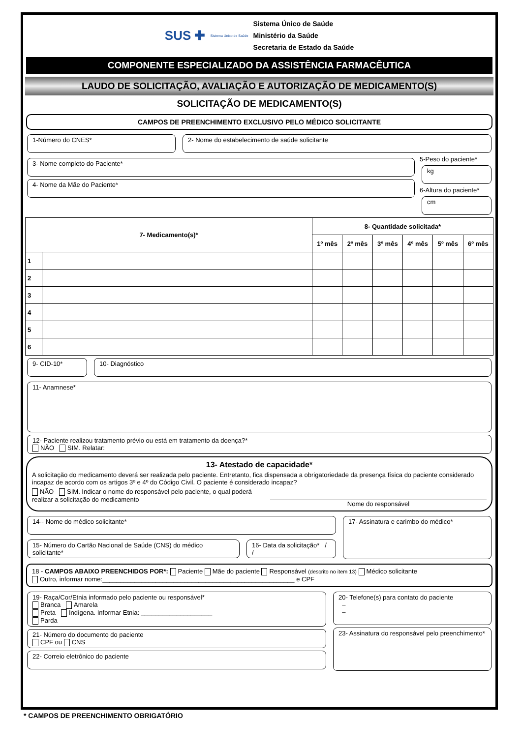SUS ✚ Sistema Único de Saúde
Sistema Único de Saúde
Ministério da Saúde
Secretaria de Estado da Saúde
COMPONENTE ESPECIALIZADO DA ASSISTÊNCIA FARMACÊUTICA
LAUDO DE SOLICITAÇÃO, AVALIAÇÃO E AUTORIZAÇÃO DE MEDICAMENTO(S)
SOLICITAÇÃO DE MEDICAMENTO(S)
CAMPOS DE PREENCHIMENTO EXCLUSIVO PELO MÉDICO SOLICITANTE
1-Número do CNES* 2- Nome do estabelecimento de saúde solicitante
3- Nome completo do Paciente*
4- Nome da Mãe do Paciente*
5-Peso do paciente*
kg
6-Altura do paciente*
cm
| 7- Medicamento(s)* | | 8- Quantidade solicitada* | | | | | |
| --- | --- | --- | --- | --- | --- | --- | --- |
| | | 1º mês | 2º mês | 3º mês | 4º mês | 5º mês | 6º mês |
| 1 | | | | | | | |
| 2 | | | | | | | |
| 3 | | | | | | | |
| 4 | | | | | | | |
| 5 | | | | | | | |
| 6 | | | | | | | |
9- CID-10* 10- Diagnóstico
11- Anamnese*
12- Paciente realizou tratamento prévio ou está em tratamento da doença?*
NÃO SIM. Relatar:
13- Atestado de capacidade*
A solicitação do medicamento deverá ser realizada pelo paciente. Entretanto, fica dispensada a obrigatoriedade da presença física do paciente considerado incapaz de acordo com os artigos 3º e 4º do Código Civil. O paciente é considerado incapaz?
NÃO SIM. Indicar o nome do responsável pelo paciente, o qual poderá realizar a solicitação do medicamento
Nome do responsável
14-- Nome do médico solicitante*
15- Número do Cartão Nacional de Saúde (CNS) do médico solicitante*
16- Data da solicitação* / /
17- Assinatura e carimbo do médico*
18 - CAMPOS ABAIXO PREENCHIDOS POR*: Paciente Mãe do paciente Responsável (descrito no item 13) Médico solicitante
Outro, informar nome:______________________________________________________ e CPF
19- Raça/Cor/Etnia informado pelo paciente ou responsável*
Branca Amarela
Preta Indígena. Informar Etnia: ____________________
Parda
21- Número do documento do paciente
CPF ou CNS
22- Correio eletrônico do paciente
20- Telefone(s) para contato do paciente
–
–
23- Assinatura do responsável pelo preenchimento*
* CAMPOS DE PREENCHIMENTO OBRIGATÓRIO